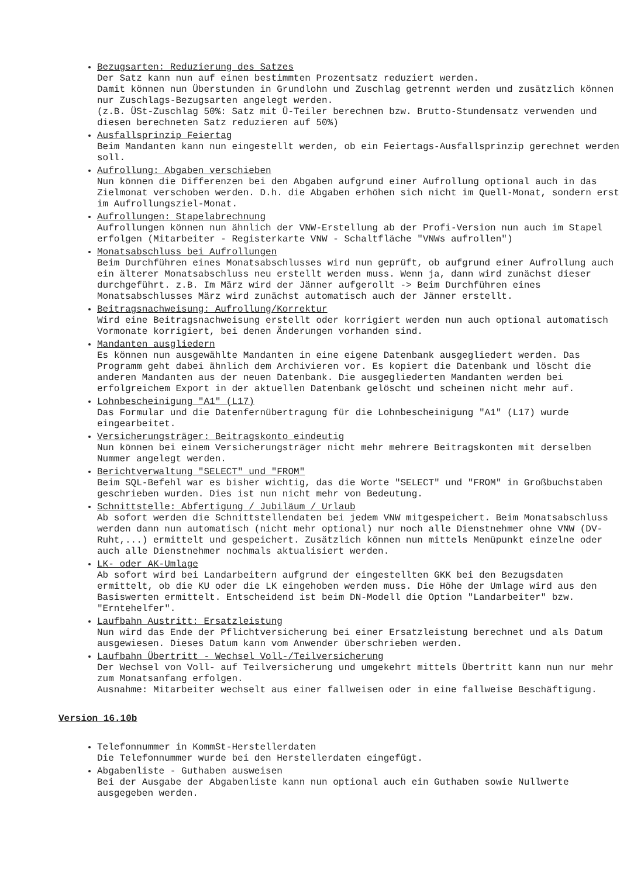Bezugsarten: Reduzierung des Satzes
Der Satz kann nun auf einen bestimmten Prozentsatz reduziert werden.
Damit können nun Überstunden in Grundlohn und Zuschlag getrennt werden und zusätzlich können nur Zuschlags-Bezugsarten angelegt werden.
(z.B. ÜSt-Zuschlag 50%: Satz mit Ü-Teiler berechnen bzw. Brutto-Stundensatz verwenden und diesen berechneten Satz reduzieren auf 50%)
Ausfallsprinzip Feiertag
Beim Mandanten kann nun eingestellt werden, ob ein Feiertags-Ausfallsprinzip gerechnet werden soll.
Aufrollung: Abgaben verschieben
Nun können die Differenzen bei den Abgaben aufgrund einer Aufrollung optional auch in das Zielmonat verschoben werden. D.h. die Abgaben erhöhen sich nicht im Quell-Monat, sondern erst im Aufrollungsziel-Monat.
Aufrollungen: Stapelabrechnung
Aufrollungen können nun ähnlich der VNW-Erstellung ab der Profi-Version nun auch im Stapel erfolgen (Mitarbeiter - Registerkarte VNW - Schaltfläche "VNWs aufrollen")
Monatsabschluss bei Aufrollungen
Beim Durchführen eines Monatsabschlusses wird nun geprüft, ob aufgrund einer Aufrollung auch ein älterer Monatsabschluss neu erstellt werden muss. Wenn ja, dann wird zunächst dieser durchgeführt. z.B. Im März wird der Jänner aufgerollt -> Beim Durchführen eines Monatsabschlusses März wird zunächst automatisch auch der Jänner erstellt.
Beitragsnachweisung: Aufrollung/Korrektur
Wird eine Beitragsnachweisung erstellt oder korrigiert werden nun auch optional automatisch Vormonate korrigiert, bei denen Änderungen vorhanden sind.
Mandanten ausgliedern
Es können nun ausgewählte Mandanten in eine eigene Datenbank ausgegliedert werden. Das Programm geht dabei ähnlich dem Archivieren vor. Es kopiert die Datenbank und löscht die anderen Mandanten aus der neuen Datenbank. Die ausgegliederten Mandanten werden bei erfolgreichem Export in der aktuellen Datenbank gelöscht und scheinen nicht mehr auf.
Lohnbescheinigung "A1" (L17)
Das Formular und die Datenfernübertragung für die Lohnbescheinigung "A1" (L17) wurde eingearbeitet.
Versicherungsträger: Beitragskonto eindeutig
Nun können bei einem Versicherungsträger nicht mehr mehrere Beitragskonten mit derselben Nummer angelegt werden.
Berichtverwaltung "SELECT" und "FROM"
Beim SQL-Befehl war es bisher wichtig, das die Worte "SELECT" und "FROM" in Großbuchstaben geschrieben wurden. Dies ist nun nicht mehr von Bedeutung.
Schnittstelle: Abfertigung / Jubiläum / Urlaub
Ab sofort werden die Schnittstellendaten bei jedem VNW mitgespeichert. Beim Monatsabschluss werden dann nun automatisch (nicht mehr optional) nur noch alle Dienstnehmer ohne VNW (DV-Ruht,...) ermittelt und gespeichert. Zusätzlich können nun mittels Menüpunkt einzelne oder auch alle Dienstnehmer nochmals aktualisiert werden.
LK- oder AK-Umlage
Ab sofort wird bei Landarbeitern aufgrund der eingestellten GKK bei den Bezugsdaten ermittelt, ob die KU oder die LK eingehoben werden muss. Die Höhe der Umlage wird aus den Basiswerten ermittelt. Entscheidend ist beim DN-Modell die Option "Landarbeiter" bzw. "Erntehelfer".
Laufbahn Austritt: Ersatzleistung
Nun wird das Ende der Pflichtversicherung bei einer Ersatzleistung berechnet und als Datum ausgewiesen. Dieses Datum kann vom Anwender überschrieben werden.
Laufbahn Übertritt - Wechsel Voll-/Teilversicherung
Der Wechsel von Voll- auf Teilversicherung und umgekehrt mittels Übertritt kann nun nur mehr zum Monatsanfang erfolgen.
Ausnahme: Mitarbeiter wechselt aus einer fallweisen oder in eine fallweise Beschäftigung.
Version 16.10b
Telefonnummer in KommSt-Herstellerdaten
Die Telefonnummer wurde bei den Herstellerdaten eingefügt.
Abgabenliste - Guthaben ausweisen
Bei der Ausgabe der Abgabenliste kann nun optional auch ein Guthaben sowie Nullwerte ausgegeben werden.